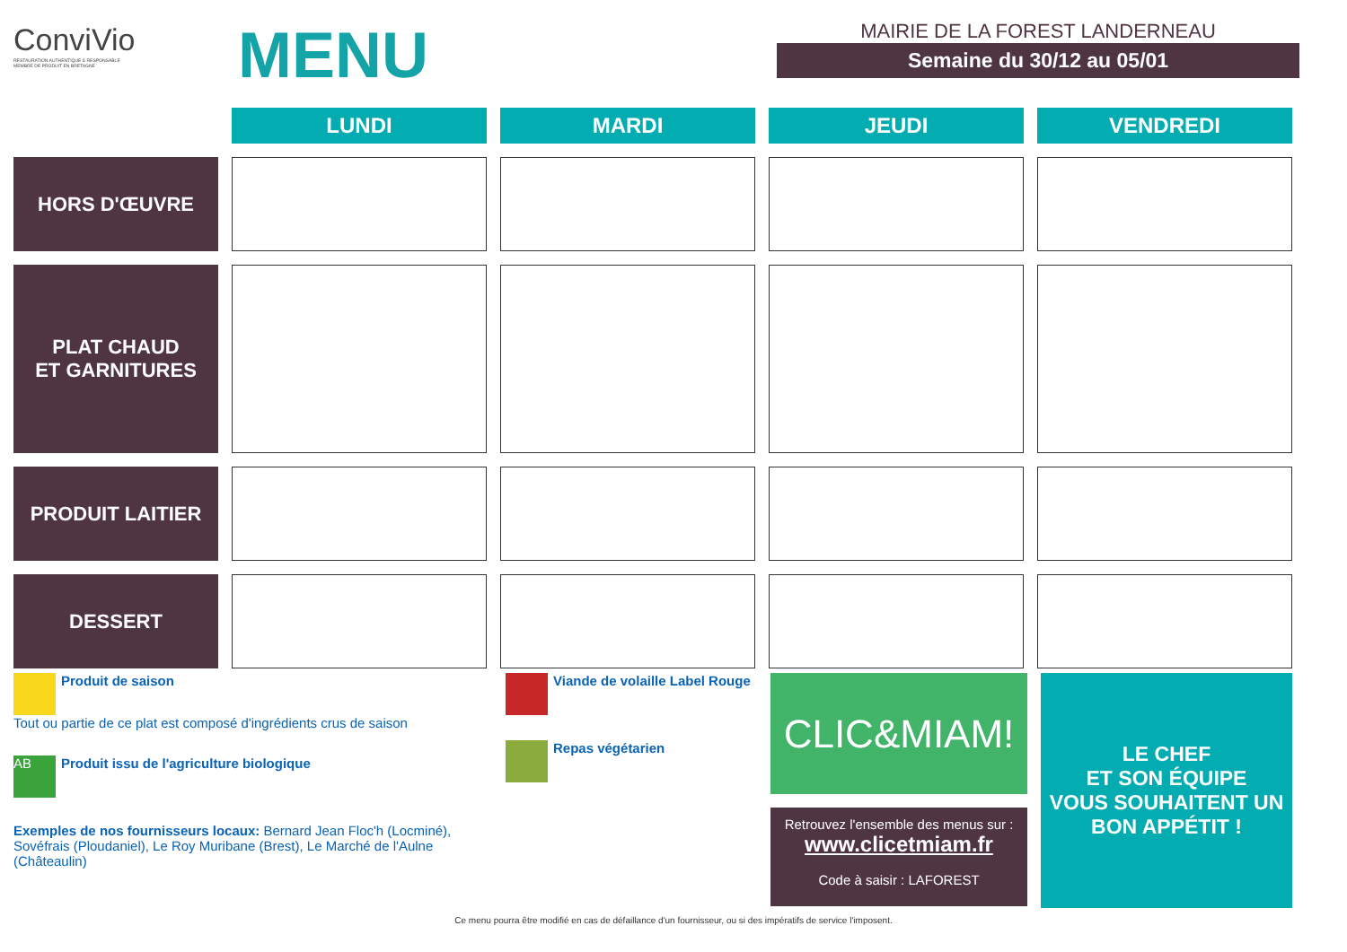ConviVio
RESTAURATION AUTHENTIQUE & RESPONSABLE
MEMBRE DE PRODUIT EN BRETAGNE
MENU
MAIRIE DE LA FOREST LANDERNEAU
Semaine du 30/12 au 05/01
| | LUNDI | MARDI | JEUDI | VENDREDI |
| --- | --- | --- | --- | --- |
| HORS D'ŒUVRE | | | | |
| PLAT CHAUD ET GARNITURES | | | | |
| PRODUIT LAITIER | | | | |
| DESSERT | | | | |
Produit de saison
Tout ou partie de ce plat est composé d'ingrédients crus de saison
AB Produit issu de l'agriculture biologique
Exemples de nos fournisseurs locaux: Bernard Jean Floc'h (Locminé), Sovéfrais (Ploudaniel), Le Roy Muribane (Brest), Le Marché de l'Aulne (Châteaulin)
Viande de volaille Label Rouge
Repas végétarien
CLIC&MIAM!
Retrouvez l'ensemble des menus sur :
www.clicetmiam.fr
Code à saisir : LAFOREST
LE CHEF
ET SON ÉQUIPE
VOUS SOUHAITENT UN
BON APPÉTIT !
Ce menu pourra être modifié en cas de défaillance d'un fournisseur, ou si des impératifs de service l'imposent.